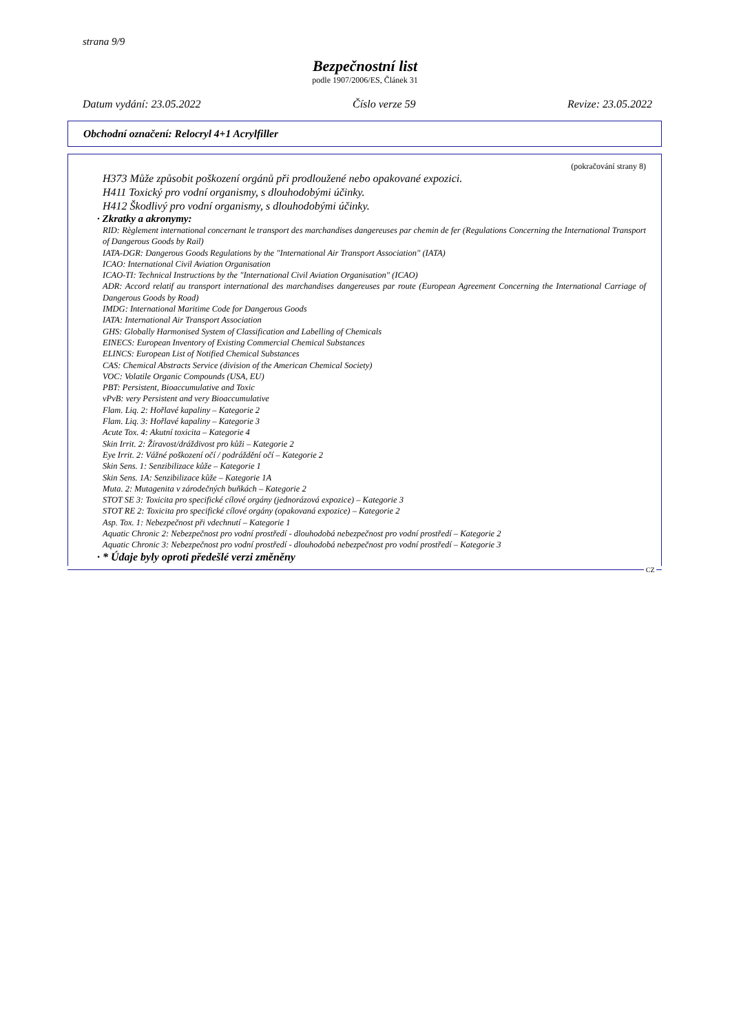strana 9/9
Bezpečnostní list
podle 1907/2006/ES, Článek 31
Datum vydání: 23.05.2022 Číslo verze 59 Revize: 23.05.2022
Obchodní označení: Relocryl 4+1 Acrylfiller
(pokračování strany 8)
H373 Může způsobit poškození orgánů při prodloužené nebo opakované expozici.
H411 Toxický pro vodní organismy, s dlouhodobými účinky.
H412 Škodlivý pro vodní organismy, s dlouhodobými účinky.
· Zkratky a akronymy:
RID: Règlement international concernant le transport des marchandises dangereuses par chemin de fer (Regulations Concerning the International Transport of Dangerous Goods by Rail)
IATA-DGR: Dangerous Goods Regulations by the "International Air Transport Association" (IATA)
ICAO: International Civil Aviation Organisation
ICAO-TI: Technical Instructions by the "International Civil Aviation Organisation" (ICAO)
ADR: Accord relatif au transport international des marchandises dangereuses par route (European Agreement Concerning the International Carriage of Dangerous Goods by Road)
IMDG: International Maritime Code for Dangerous Goods
IATA: International Air Transport Association
GHS: Globally Harmonised System of Classification and Labelling of Chemicals
EINECS: European Inventory of Existing Commercial Chemical Substances
ELINCS: European List of Notified Chemical Substances
CAS: Chemical Abstracts Service (division of the American Chemical Society)
VOC: Volatile Organic Compounds (USA, EU)
PBT: Persistent, Bioaccumulative and Toxic
vPvB: very Persistent and very Bioaccumulative
Flam. Liq. 2: Hořlavé kapaliny – Kategorie 2
Flam. Liq. 3: Hořlavé kapaliny – Kategorie 3
Acute Tox. 4: Akutní toxicita – Kategorie 4
Skin Irrit. 2: Žíravost/dráždivost pro kůži – Kategorie 2
Eye Irrit. 2: Vážné poškození očí / podráždění očí – Kategorie 2
Skin Sens. 1: Senzibilizace kůže – Kategorie 1
Skin Sens. 1A: Senzibilizace kůže – Kategorie 1A
Muta. 2: Mutagenita v zárodečných buňkách – Kategorie 2
STOT SE 3: Toxicita pro specifické cílové orgány (jednorázová expozice) – Kategorie 3
STOT RE 2: Toxicita pro specifické cílové orgány (opakovaná expozice) – Kategorie 2
Asp. Tox. 1: Nebezpečnost při vdechnutí – Kategorie 1
Aquatic Chronic 2: Nebezpečnost pro vodní prostředí - dlouhodobá nebezpečnost pro vodní prostředí – Kategorie 2
Aquatic Chronic 3: Nebezpečnost pro vodní prostředí - dlouhodobá nebezpečnost pro vodní prostředí – Kategorie 3
· * Údaje byly oproti předešlé verzi změněny
CZ